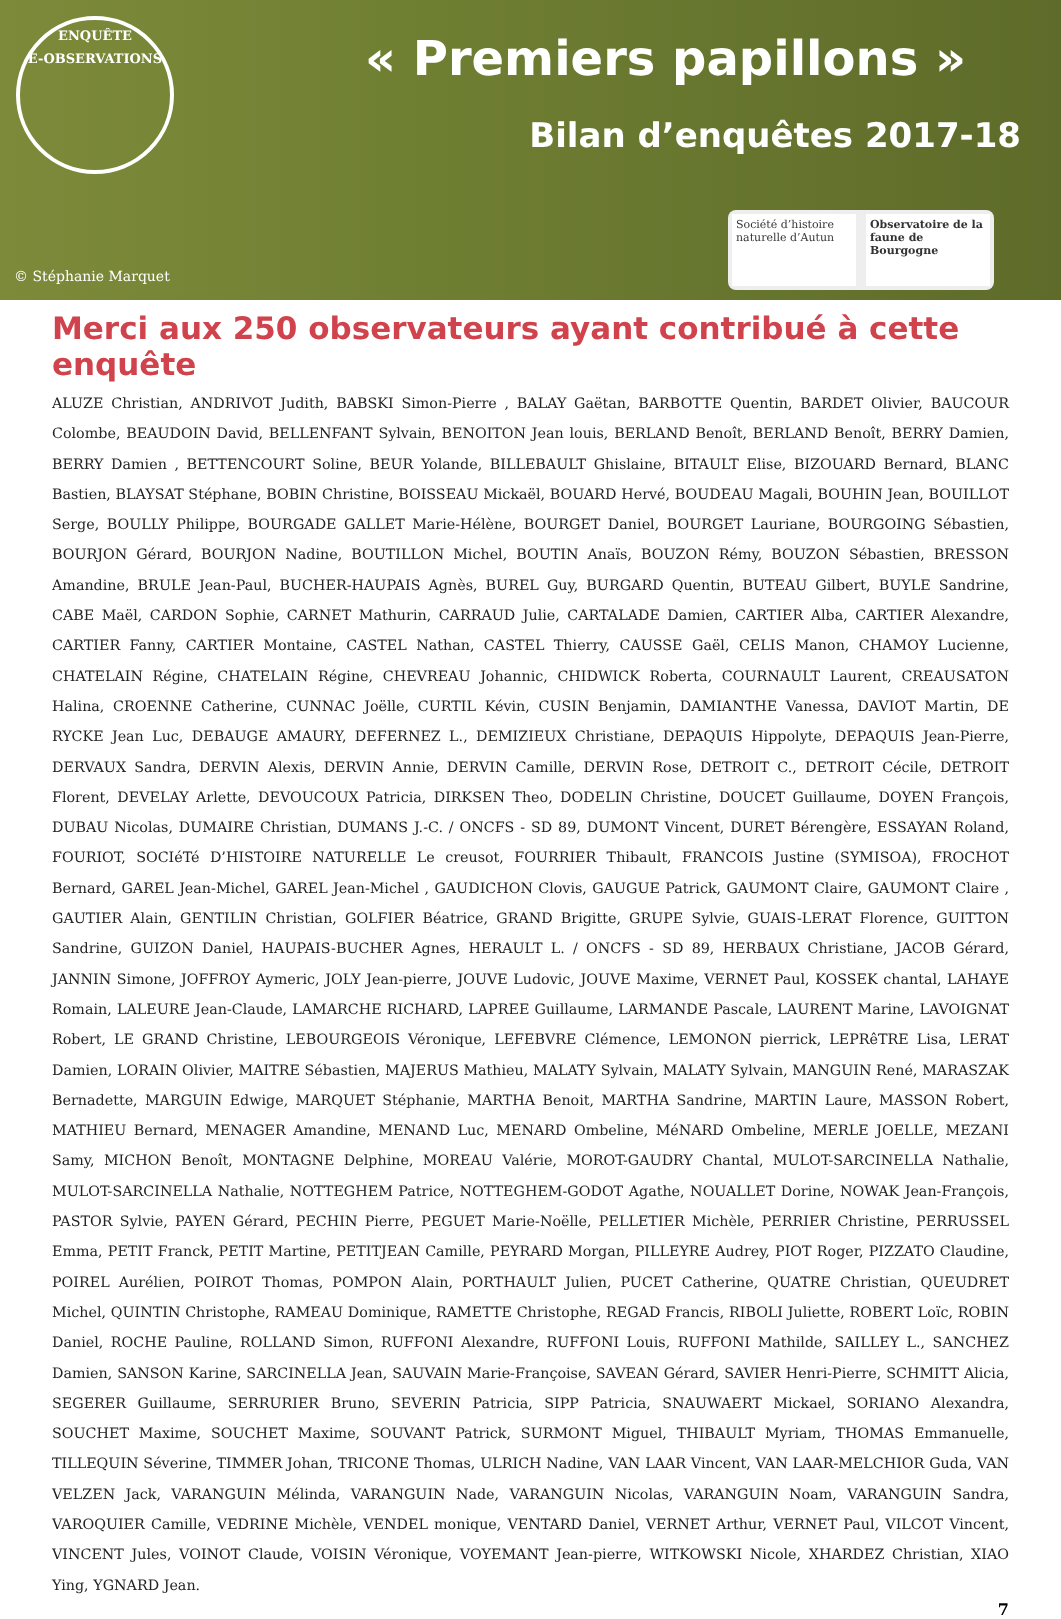ENQUÊTE
E-OBSERVATIONS
« Premiers papillons »
Bilan d’enquêtes 2017-18
© Stéphanie Marquet
Société d’histoire naturelle d’Autun
Observatoire de la faune de Bourgogne
Merci aux 250 observateurs ayant contribué à cette enquête
ALUZE Christian, ANDRIVOT Judith, BABSKI Simon-Pierre , BALAY Gaëtan, BARBOTTE Quentin, BARDET Olivier, BAUCOUR Colombe, BEAUDOIN David, BELLENFANT Sylvain, BENOITON Jean louis, BERLAND Benoît, BERLAND Benoît, BERRY Damien, BERRY Damien , BETTENCOURT Soline, BEUR Yolande, BILLEBAULT Ghislaine, BITAULT Elise, BIZOUARD Bernard, BLANC Bastien, BLAYSAT Stéphane, BOBIN Christine, BOISSEAU Mickaël, BOUARD Hervé, BOUDEAU Magali, BOUHIN Jean, BOUILLOT Serge, BOULLY Philippe, BOURGADE GALLET Marie-Hélène, BOURGET Daniel, BOURGET Lauriane, BOURGOING Sébastien, BOURJON Gérard, BOURJON Nadine, BOUTILLON Michel, BOUTIN Anaïs, BOUZON Rémy, BOUZON Sébastien, BRESSON Amandine, BRULE Jean-Paul, BUCHER-HAUPAIS Agnès, BUREL Guy, BURGARD Quentin, BUTEAU Gilbert, BUYLE Sandrine, CABE Maël, CARDON Sophie, CARNET Mathurin, CARRAUD Julie, CARTALADE Damien, CARTIER Alba, CARTIER Alexandre, CARTIER Fanny, CARTIER Montaine, CASTEL Nathan, CASTEL Thierry, CAUSSE Gaël, CELIS Manon, CHAMOY Lucienne, CHATELAIN Régine, CHATELAIN Régine, CHEVREAU Johannic, CHIDWICK Roberta, COURNAULT Laurent, CREAUSATON Halina, CROENNE Catherine, CUNNAC Joëlle, CURTIL Kévin, CUSIN Benjamin, DAMIANTHE Vanessa, DAVIOT Martin, DE RYCKE Jean Luc, DEBAUGE AMAURY, DEFERNEZ L., DEMIZIEUX Christiane, DEPAQUIS Hippolyte, DEPAQUIS Jean-Pierre, DERVAUX Sandra, DERVIN Alexis, DERVIN Annie, DERVIN Camille, DERVIN Rose, DETROIT C., DETROIT Cécile, DETROIT Florent, DEVELAY Arlette, DEVOUCOUX Patricia, DIRKSEN Theo, DODELIN Christine, DOUCET Guillaume, DOYEN François, DUBAU Nicolas, DUMAIRE Christian, DUMANS J.-C. / ONCFS - SD 89, DUMONT Vincent, DURET Bérengère, ESSAYAN Roland, FOURIOT, SOCIéTé D’HISTOIRE NATURELLE Le creusot, FOURRIER Thibault, FRANCOIS Justine (SYMISOA), FROCHOT Bernard, GAREL Jean-Michel, GAREL Jean-Michel , GAUDICHON Clovis, GAUGUE Patrick, GAUMONT Claire, GAUMONT Claire , GAUTIER Alain, GENTILIN Christian, GOLFIER Béatrice, GRAND Brigitte, GRUPE Sylvie, GUAIS-LERAT Florence, GUITTON Sandrine, GUIZON Daniel, HAUPAIS-BUCHER Agnes, HERAULT L. / ONCFS - SD 89, HERBAUX Christiane, JACOB Gérard, JANNIN Simone, JOFFROY Aymeric, JOLY Jean-pierre, JOUVE Ludovic, JOUVE Maxime, VERNET Paul, KOSSEK chantal, LAHAYE Romain, LALEURE Jean-Claude, LAMARCHE RICHARD, LAPREE Guillaume, LARMANDE Pascale, LAURENT Marine, LAVOIGNAT Robert, LE GRAND Christine, LEBOURGEOIS Véronique, LEFEBVRE Clémence, LEMONON pierrick, LEPRêTRE Lisa, LERAT Damien, LORAIN Olivier, MAITRE Sébastien, MAJERUS Mathieu, MALATY Sylvain, MALATY Sylvain, MANGUIN René, MARASZAK Bernadette, MARGUIN Edwige, MARQUET Stéphanie, MARTHA Benoit, MARTHA Sandrine, MARTIN Laure, MASSON Robert, MATHIEU Bernard, MENAGER Amandine, MENAND Luc, MENARD Ombeline, MéNARD Ombeline, MERLE JOELLE, MEZANI Samy, MICHON Benoît, MONTAGNE Delphine, MOREAU Valérie, MOROT-GAUDRY Chantal, MULOT-SARCINELLA Nathalie, MULOT-SARCINELLA Nathalie, NOTTEGHEM Patrice, NOTTEGHEM-GODOT Agathe, NOUALLET Dorine, NOWAK Jean-François, PASTOR Sylvie, PAYEN Gérard, PECHIN Pierre, PEGUET Marie-Noëlle, PELLETIER Michèle, PERRIER Christine, PERRUSSEL Emma, PETIT Franck, PETIT Martine, PETITJEAN Camille, PEYRARD Morgan, PILLEYRE Audrey, PIOT Roger, PIZZATO Claudine, POIREL Aurélien, POIROT Thomas, POMPON Alain, PORTHAULT Julien, PUCET Catherine, QUATRE Christian, QUEUDRET Michel, QUINTIN Christophe, RAMEAU Dominique, RAMETTE Christophe, REGAD Francis, RIBOLI Juliette, ROBERT Loïc, ROBIN Daniel, ROCHE Pauline, ROLLAND Simon, RUFFONI Alexandre, RUFFONI Louis, RUFFONI Mathilde, SAILLEY L., SANCHEZ Damien, SANSON Karine, SARCINELLA Jean, SAUVAIN Marie-Françoise, SAVEAN Gérard, SAVIER Henri-Pierre, SCHMITT Alicia, SEGERER Guillaume, SERRURIER Bruno, SEVERIN Patricia, SIPP Patricia, SNAUWAERT Mickael, SORIANO Alexandra, SOUCHET Maxime, SOUCHET Maxime, SOUVANT Patrick, SURMONT Miguel, THIBAULT Myriam, THOMAS Emmanuelle, TILLEQUIN Séverine, TIMMER Johan, TRICONE Thomas, ULRICH Nadine, VAN LAAR Vincent, VAN LAAR-MELCHIOR Guda, VAN VELZEN Jack, VARANGUIN Mélinda, VARANGUIN Nade, VARANGUIN Nicolas, VARANGUIN Noam, VARANGUIN Sandra, VAROQUIER Camille, VEDRINE Michèle, VENDEL monique, VENTARD Daniel, VERNET Arthur, VERNET Paul, VILCOT Vincent, VINCENT Jules, VOINOT Claude, VOISIN Véronique, VOYEMANT Jean-pierre, WITKOWSKI Nicole, XHARDEZ Christian, XIAO Ying, YGNARD Jean.
7